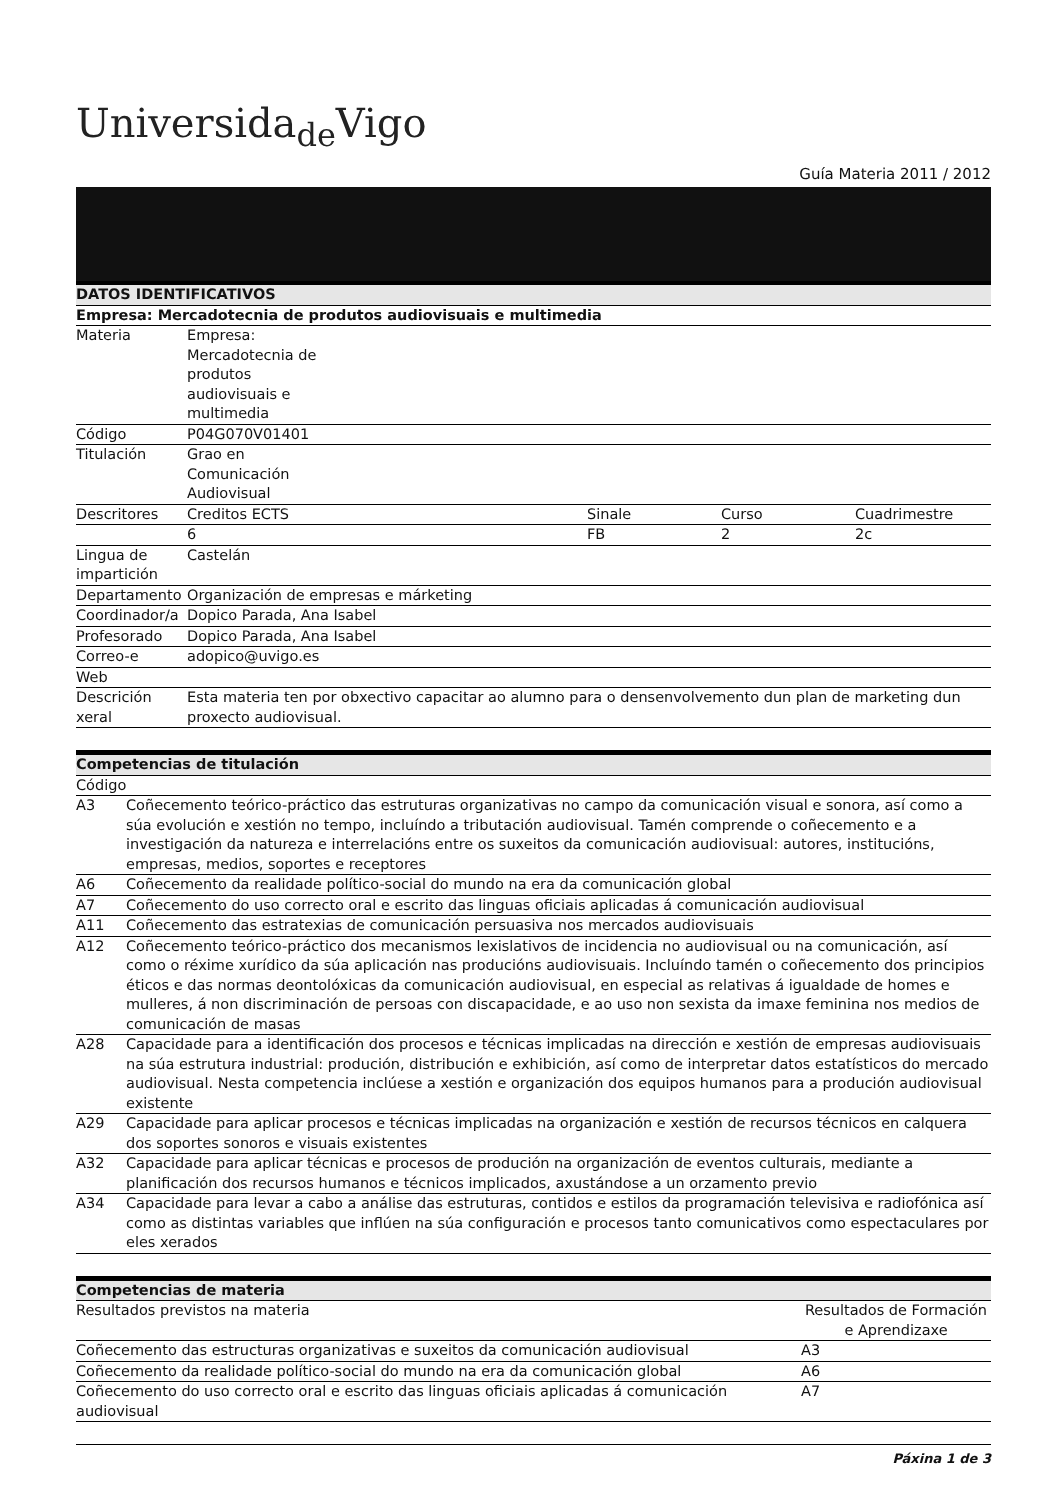Universida<sub>de</sub>Vigo
Guía Materia 2011 / 2012
| DATOS IDENTIFICATIVOS | | | | |
| --- | --- | --- | --- | --- |
| Empresa: Mercadotecnia de produtos audiovisuais e multimedia | | | | |
| Materia | Empresa: Mercadotecnia de produtos audiovisuais e multimedia | | | |
| Código | P04G070V01401 | | | |
| Titulación | Grao en Comunicación Audiovisual | | | |
| Descritores | Creditos ECTS | Sinale | Curso | Cuadrimestre |
| | 6 | FB | 2 | 2c |
| Lingua de impartición | Castelán | | | |
| Departamento | Organización de empresas e márketing | | | |
| Coordinador/a | Dopico Parada, Ana Isabel | | | |
| Profesorado | Dopico Parada, Ana Isabel | | | |
| Correo-e | adopico@uvigo.es | | | |
| Web | | | | |
| Descrición xeral | Esta materia ten por obxectivo capacitar ao alumno para o densenvolvemento dun plan de marketing dun proxecto audiovisual. | | | |
| Competencias de titulación | |
| --- | --- |
| Código | |
| A3 | Coñecemento teórico-práctico das estruturas organizativas no campo da comunicación visual e sonora, así como a súa evolución e xestión no tempo, incluíndo a tributación audiovisual. Tamén comprende o coñecemento e a investigación da natureza e interrelacións entre os suxeitos da comunicación audiovisual: autores, institucións, empresas, medios, soportes e receptores |
| A6 | Coñecemento da realidade político-social do mundo na era da comunicación global |
| A7 | Coñecemento do uso correcto oral e escrito das linguas oficiais aplicadas á comunicación audiovisual |
| A11 | Coñecemento das estratexias de comunicación persuasiva nos mercados audiovisuais |
| A12 | Coñecemento teórico-práctico dos mecanismos lexislativos de incidencia no audiovisual ou na comunicación, así como o réxime xurídico da súa aplicación nas producións audiovisuais. Incluíndo tamén o coñecemento dos principios éticos e das normas deontolóxicas da comunicación audiovisual, en especial as relativas á igualdade de homes e mulleres, á non discriminación de persoas con discapacidade, e ao uso non sexista da imaxe feminina nos medios de comunicación de masas |
| A28 | Capacidade para a identificación dos procesos e técnicas implicadas na dirección e xestión de empresas audiovisuais na súa estrutura industrial: produción, distribución e exhibición, así como de interpretar datos estatísticos do mercado audiovisual. Nesta competencia inclúese a xestión e organización dos equipos humanos para a produción audiovisual existente |
| A29 | Capacidade para aplicar procesos e técnicas implicadas na organización e xestión de recursos técnicos en calquera dos soportes sonoros e visuais existentes |
| A32 | Capacidade para aplicar técnicas e procesos de produción na organización de eventos culturais, mediante a planificación dos recursos humanos e técnicos implicados, axustándose a un orzamento previo |
| A34 | Capacidade para levar a cabo a análise das estruturas, contidos e estilos da programación televisiva e radiofónica así como as distintas variables que inflúen na súa configuración e procesos tanto comunicativos como espectaculares por eles xerados |
| Competencias de materia | |
| --- | --- |
| Resultados previstos na materia | Resultados de Formación e Aprendizaxe |
| Coñecemento das estructuras organizativas e suxeitos da comunicación audiovisual | A3 |
| Coñecemento da realidade político-social do mundo na era da comunicación global | A6 |
| Coñecemento do uso correcto oral e escrito das linguas oficiais aplicadas á comunicación audiovisual | A7 |
Páxina 1 de 3